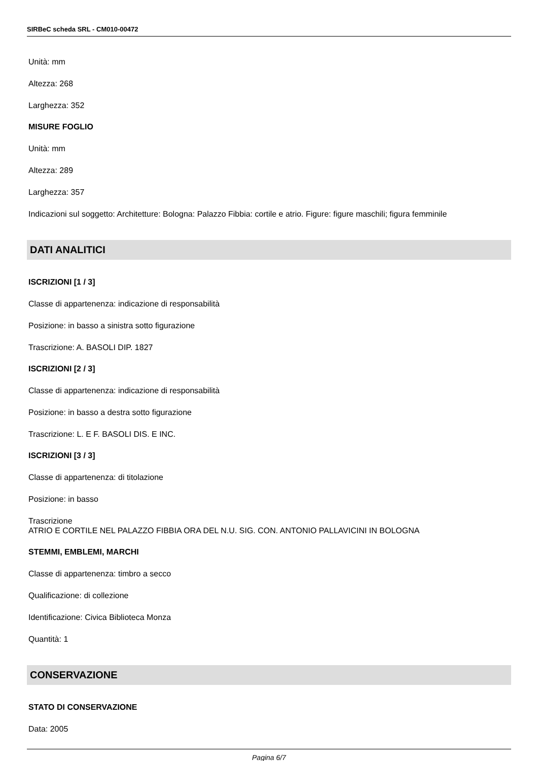SIRBeC scheda SRL - CM010-00472
Unità: mm
Altezza: 268
Larghezza: 352
MISURE FOGLIO
Unità: mm
Altezza: 289
Larghezza: 357
Indicazioni sul soggetto: Architetture: Bologna: Palazzo Fibbia: cortile e atrio. Figure: figure maschili; figura femminile
DATI ANALITICI
ISCRIZIONI [1 / 3]
Classe di appartenenza: indicazione di responsabilità
Posizione: in basso a sinistra sotto figurazione
Trascrizione: A. BASOLI DIP. 1827
ISCRIZIONI [2 / 3]
Classe di appartenenza: indicazione di responsabilità
Posizione: in basso a destra sotto figurazione
Trascrizione: L. E F. BASOLI DIS. E INC.
ISCRIZIONI [3 / 3]
Classe di appartenenza: di titolazione
Posizione: in basso
Trascrizione
ATRIO E CORTILE NEL PALAZZO FIBBIA ORA DEL N.U. SIG. CON. ANTONIO PALLAVICINI IN BOLOGNA
STEMMI, EMBLEMI, MARCHI
Classe di appartenenza: timbro a secco
Qualificazione: di collezione
Identificazione: Civica Biblioteca Monza
Quantità: 1
CONSERVAZIONE
STATO DI CONSERVAZIONE
Data: 2005
Pagina 6/7